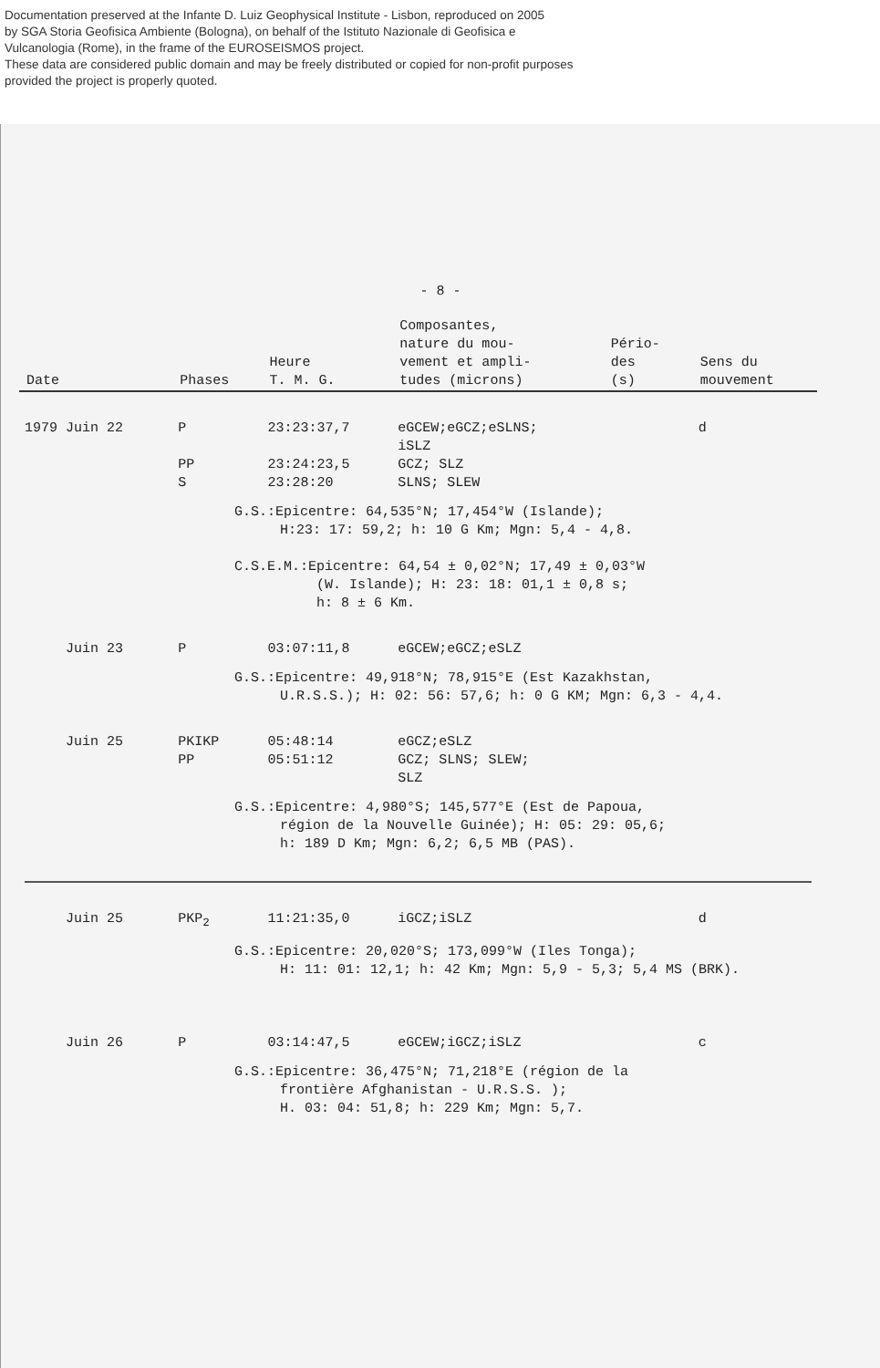Documentation preserved at the Infante D. Luiz Geophysical Institute - Lisbon, reproduced on 2005
by SGA Storia Geofisica Ambiente (Bologna), on behalf of the Istituto Nazionale di Geofisica e
Vulcanologia (Rome), in the frame of the EUROSEISMOS project.
These data are considered public domain and may be freely distributed or copied for non-profit purposes
provided the project is properly quoted.
- 8 -
| Date | Phases | Heure T. M. G. | Composantes, nature du mou- vement et ampli- tudes (microns) | Pério- des (s) | Sens du mouvement |
| --- | --- | --- | --- | --- | --- |
| 1979 Juin 22 | P PP S | 23:23:37,7 23:24:23,5 23:28:20 | eGCEW;eGCZ;eSLNS; iSLZ GCZ; SLZ SLNS; SLEW | | d |
| G.S.:Epicentre: 64,535°N; 17,454°W (Islande); H:23: 17: 59,2; h: 10 G Km; Mgn: 5,4 - 4,8. C.S.E.M.:Epicentre: 64,54 ± 0,02°N; 17,49 ± 0,03°W (W. Islande); H: 23: 18: 01,1 ± 0,8 s; h: 8 ± 6 Km. | | | | | |
| Juin 23 | P | 03:07:11,8 | eGCEW;eGCZ;eSLZ | | |
| G.S.:Epicentre: 49,918°N; 78,915°E (Est Kazakhstan, U.R.S.S.); H: 02: 56: 57,6; h: 0 G KM; Mgn: 6,3 - 4,4. | | | | | |
| Juin 25 | PKIKP PP | 05:48:14 05:51:12 | eGCZ;eSLZ GCZ; SLNS; SLEW; SLZ | | |
| G.S.:Epicentre: 4,980°S; 145,577°E (Est de Papoua, région de la Nouvelle Guinée); H: 05: 29: 05,6; h: 189 D Km; Mgn: 6,2; 6,5 MB (PAS). | | | | | |
| Juin 25 | PKP<sub>2</sub> | 11:21:35,0 | iGCZ;iSLZ | | d |
| G.S.:Epicentre: 20,020°S; 173,099°W (Iles Tonga); H: 11: 01: 12,1; h: 42 Km; Mgn: 5,9 - 5,3; 5,4 MS (BRK). | | | | | |
| Juin 26 | P | 03:14:47,5 | eGCEW;iGCZ;iSLZ | | c |
| G.S.:Epicentre: 36,475°N; 71,218°E (région de la frontière Afghanistan - U.R.S.S. ); H. 03: 04: 51,8; h: 229 Km; Mgn: 5,7. | | | | | |